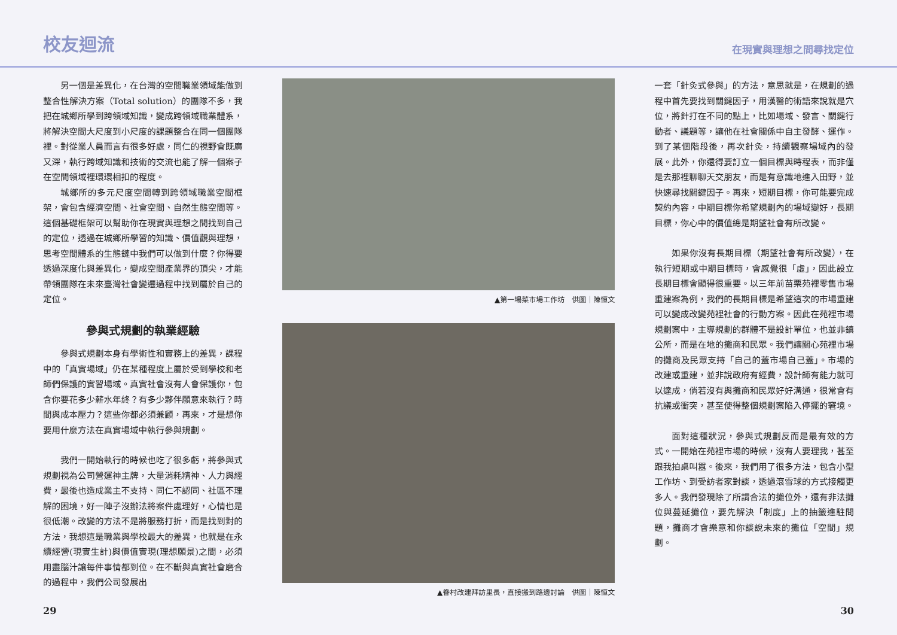校友迴流
在現實與理想之間尋找定位
另一個是差異化，在台灣的空間職業領域能做到整合性解決方案（Total solution）的團隊不多，我把在城鄉所學到跨領域知識，變成跨領域職業體系，將解決空間大尺度到小尺度的課題整合在同一個團隊裡。對從業人員而言有很多好處，同仁的視野會既廣又深，執行跨域知識和技術的交流也能了解一個案子在空間領域裡環環相扣的程度。
城鄉所的多元尺度空間轉到跨領域職業空間框架，會包含經濟空間、社會空間、自然生態空間等。這個基礎框架可以幫助你在現實與理想之間找到自己的定位，透過在城鄉所學習的知識、價值觀與理想，思考空間體系的生態鏈中我們可以做到什麼？你得要透過深度化與差異化，變成空間產業界的頂尖，才能帶領團隊在未來臺灣社會變遷過程中找到屬於自己的定位。
參與式規劃的執業經驗
參與式規劃本身有學術性和實務上的差異，課程中的「真實場域」仍在某種程度上屬於受到學校和老師們保護的實習場域。真實社會沒有人會保護你，包含你要花多少薪水年終？有多少夥伴願意來執行？時間與成本壓力？這些你都必須兼顧，再來，才是想你要用什麼方法在真實場域中執行參與規劃。
我們一開始執行的時候也吃了很多虧，將參與式規劃視為公司營運神主牌，大量消耗精神、人力與經費，最後也造成業主不支持、同仁不認同、社區不理解的困境，好一陣子沒辦法將案件處理好，心情也是很低潮。改變的方法不是將服務打折，而是找到對的方法，我想這是職業與學校最大的差異，也就是在永續經營(現實生計)與價值實現(理想願景)之間，必須用盡腦汁讓每件事情都到位。在不斷與真實社會磨合的過程中，我們公司發展出
▲第一場菜市場工作坊　供圖｜陳恒文
▲眷村改建拜訪里長，直接搬到路邊討論　供圖｜陳恒文
一套「針灸式參與」的方法，意思就是，在規劃的過程中首先要找到關鍵因子，用漢醫的術語來說就是穴位，將針打在不同的點上，比如場域、發言、關鍵行動者、議題等，讓他在社會關係中自主發酵、運作。到了某個階段後，再次針灸，持續觀察場域內的發展。此外，你還得要訂立一個目標與時程表，而非僅是去那裡聊聊天交朋友，而是有意識地進入田野，並快速尋找關鍵因子。再來，短期目標，你可能要完成契約內容，中期目標你希望規劃內的場域變好，長期目標，你心中的價值總是期望社會有所改變。
如果你沒有長期目標（期望社會有所改變），在執行短期或中期目標時，會感覺很「虛」，因此設立長期目標會顯得很重要。以三年前苗栗苑裡零售市場重建案為例，我們的長期目標是希望這次的市場重建可以變成改變苑裡社會的行動方案。因此在苑裡市場規劃案中，主導規劃的群體不是設計單位，也並非鎮公所，而是在地的攤商和民眾。我們讓關心苑裡市場的攤商及民眾支持「自己的蓋市場自己蓋」。市場的改建或重建，並非說政府有經費，設計師有能力就可以達成，倘若沒有與攤商和民眾好好溝通，很常會有抗議或衝突，甚至使得整個規劃案陷入停擺的窘境。
面對這種狀況，參與式規劃反而是最有效的方式。一開始在苑裡市場的時候，沒有人要理我，甚至跟我拍桌叫囂。後來，我們用了很多方法，包含小型工作坊、到受訪者家對談，透過滾雪球的方式接觸更多人。我們發現除了所謂合法的攤位外，還有非法攤位與蔓延攤位，要先解決「制度」上的抽籤進駐問題，攤商才會樂意和你談說未來的攤位「空間」規劃。
29 30